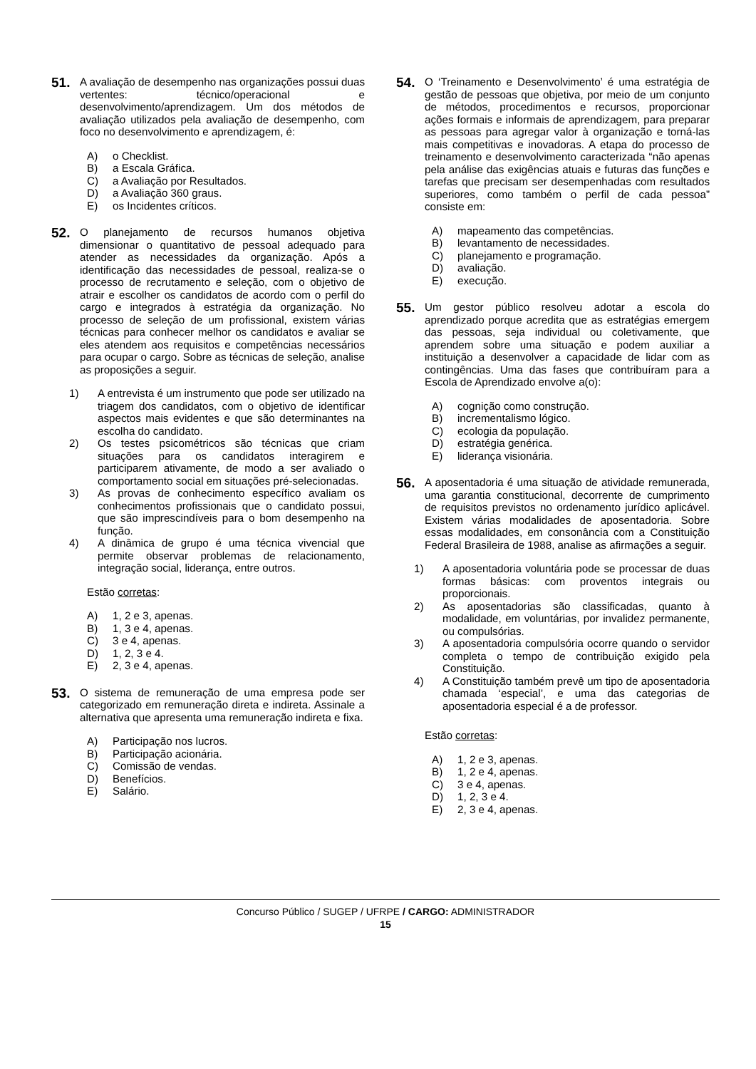51.
A avaliação de desempenho nas organizações possui duas vertentes: técnico/operacional e desenvolvimento/aprendizagem. Um dos métodos de avaliação utilizados pela avaliação de desempenho, com foco no desenvolvimento e aprendizagem, é:
A) o Checklist.
B) a Escala Gráfica.
C) a Avaliação por Resultados.
D) a Avaliação 360 graus.
E) os Incidentes críticos.
52.
O planejamento de recursos humanos objetiva dimensionar o quantitativo de pessoal adequado para atender as necessidades da organização. Após a identificação das necessidades de pessoal, realiza-se o processo de recrutamento e seleção, com o objetivo de atrair e escolher os candidatos de acordo com o perfil do cargo e integrados à estratégia da organização. No processo de seleção de um profissional, existem várias técnicas para conhecer melhor os candidatos e avaliar se eles atendem aos requisitos e competências necessários para ocupar o cargo. Sobre as técnicas de seleção, analise as proposições a seguir.
1) A entrevista é um instrumento que pode ser utilizado na triagem dos candidatos, com o objetivo de identificar aspectos mais evidentes e que são determinantes na escolha do candidato.
2) Os testes psicométricos são técnicas que criam situações para os candidatos interagirem e participarem ativamente, de modo a ser avaliado o comportamento social em situações pré-selecionadas.
3) As provas de conhecimento específico avaliam os conhecimentos profissionais que o candidato possui, que são imprescindíveis para o bom desempenho na função.
4) A dinâmica de grupo é uma técnica vivencial que permite observar problemas de relacionamento, integração social, liderança, entre outros.
Estão corretas:
A) 1, 2 e 3, apenas.
B) 1, 3 e 4, apenas.
C) 3 e 4, apenas.
D) 1, 2, 3 e 4.
E) 2, 3 e 4, apenas.
53.
O sistema de remuneração de uma empresa pode ser categorizado em remuneração direta e indireta. Assinale a alternativa que apresenta uma remuneração indireta e fixa.
A) Participação nos lucros.
B) Participação acionária.
C) Comissão de vendas.
D) Benefícios.
E) Salário.
54.
O ‘Treinamento e Desenvolvimento’ é uma estratégia de gestão de pessoas que objetiva, por meio de um conjunto de métodos, procedimentos e recursos, proporcionar ações formais e informais de aprendizagem, para preparar as pessoas para agregar valor à organização e torná-las mais competitivas e inovadoras. A etapa do processo de treinamento e desenvolvimento caracterizada “não apenas pela análise das exigências atuais e futuras das funções e tarefas que precisam ser desempenhadas com resultados superiores, como também o perfil de cada pessoa” consiste em:
A) mapeamento das competências.
B) levantamento de necessidades.
C) planejamento e programação.
D) avaliação.
E) execução.
55.
Um gestor público resolveu adotar a escola do aprendizado porque acredita que as estratégias emergem das pessoas, seja individual ou coletivamente, que aprendem sobre uma situação e podem auxiliar a instituição a desenvolver a capacidade de lidar com as contingências. Uma das fases que contribuíram para a Escola de Aprendizado envolve a(o):
A) cognição como construção.
B) incrementalismo lógico.
C) ecologia da população.
D) estratégia genérica.
E) liderança visionária.
56.
A aposentadoria é uma situação de atividade remunerada, uma garantia constitucional, decorrente de cumprimento de requisitos previstos no ordenamento jurídico aplicável. Existem várias modalidades de aposentadoria. Sobre essas modalidades, em consonância com a Constituição Federal Brasileira de 1988, analise as afirmações a seguir.
1) A aposentadoria voluntária pode se processar de duas formas básicas: com proventos integrais ou proporcionais.
2) As aposentadorias são classificadas, quanto à modalidade, em voluntárias, por invalidez permanente, ou compulsórias.
3) A aposentadoria compulsória ocorre quando o servidor completa o tempo de contribuição exigido pela Constituição.
4) A Constituição também prevê um tipo de aposentadoria chamada ‘especial’, e uma das categorias de aposentadoria especial é a de professor.
Estão corretas:
A) 1, 2 e 3, apenas.
B) 1, 2 e 4, apenas.
C) 3 e 4, apenas.
D) 1, 2, 3 e 4.
E) 2, 3 e 4, apenas.
Concurso Público / SUGEP / UFRPE / CARGO: ADMINISTRADOR
15